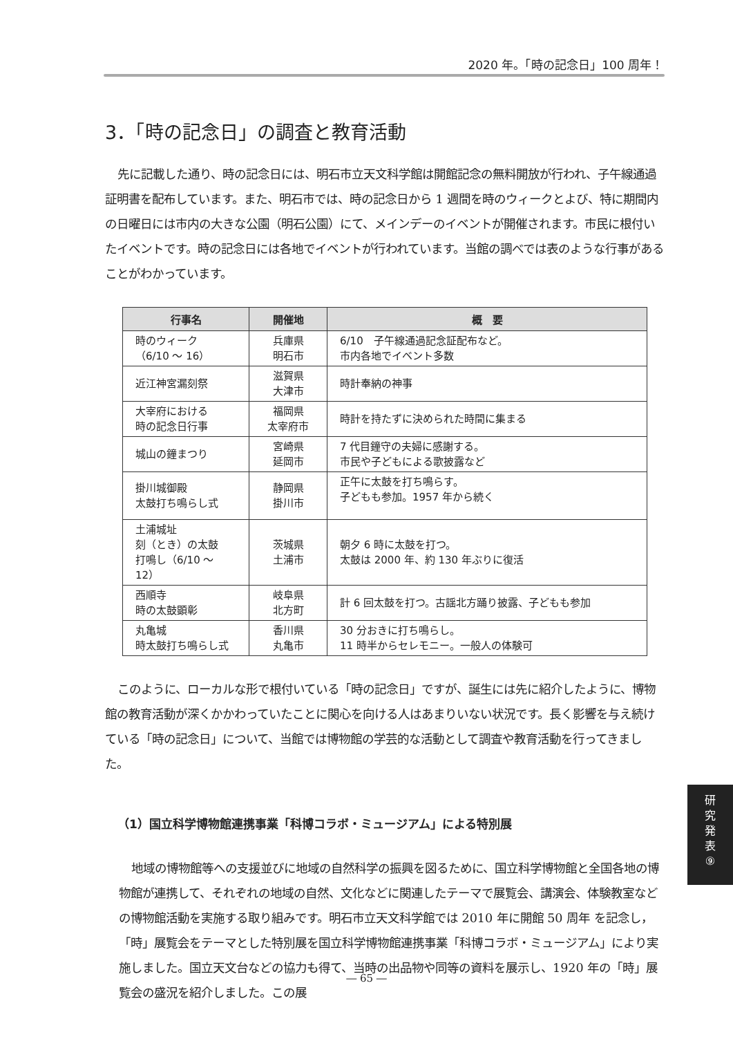2020 年。「時の記念日」100 周年！
3．「時の記念日」の調査と教育活動
先に記載した通り、時の記念日には、明石市立天文科学館は開館記念の無料開放が行われ、子午線通過証明書を配布しています。また、明石市では、時の記念日から 1 週間を時のウィークとよび、特に期間内の日曜日には市内の大きな公園（明石公園）にて、メインデーのイベントが開催されます。市民に根付いたイベントです。時の記念日には各地でイベントが行われています。当館の調べでは表のような行事があることがわかっています。
| 行事名 | 開催地 | 概 要 |
| --- | --- | --- |
| 時のウィーク （6/10 ～ 16） | 兵庫県 明石市 | 6/10 子午線通過記念証配布など。 市内各地でイベント多数 |
| 近江神宮漏刻祭 | 滋賀県 大津市 | 時計奉納の神事 |
| 大宰府における 時の記念日行事 | 福岡県 太宰府市 | 時計を持たずに決められた時間に集まる |
| 城山の鐘まつり | 宮崎県 延岡市 | 7 代目鐘守の夫婦に感謝する。 市民や子どもによる歌披露など |
| 掛川城御殿 太鼓打ち鳴らし式 | 静岡県 掛川市 | 正午に太鼓を打ち鳴らす。 子どもも参加。1957 年から続く |
| 土浦城址 刻（とき）の太鼓 打鳴し（6/10 ～ 12） | 茨城県 土浦市 | 朝夕 6 時に太鼓を打つ。 太鼓は 2000 年、約 130 年ぶりに復活 |
| 西順寺 時の太鼓顕彰 | 岐阜県 北方町 | 計 6 回太鼓を打つ。古謡北方踊り披露、子どもも参加 |
| 丸亀城 時太鼓打ち鳴らし式 | 香川県 丸亀市 | 30 分おきに打ち鳴らし。 11 時半からセレモニー。一般人の体験可 |
このように、ローカルな形で根付いている「時の記念日」ですが、誕生には先に紹介したように、博物館の教育活動が深くかかわっていたことに関心を向ける人はあまりいない状況です。長く影響を与え続けている「時の記念日」について、当館では博物館の学芸的な活動として調査や教育活動を行ってきました。
（1）国立科学博物館連携事業「科博コラボ・ミュージアム」による特別展
地域の博物館等への支援並びに地域の自然科学の振興を図るために、国立科学博物館と全国各地の博物館が連携して、それぞれの地域の自然、文化などに関連したテーマで展覧会、講演会、体験教室などの博物館活動を実施する取り組みです。明石市立天文科学館では 2010 年に開館 50 周年 を記念し，「時」展覧会をテーマとした特別展を国立科学博物館連携事業「科博コラボ・ミュージアム」により実施しました。国立天文台などの協力も得て、当時の出品物や同等の資料を展示し、1920 年の「時」展覧会の盛況を紹介しました。この展
研
究
発
表
⑨
― 65 ―